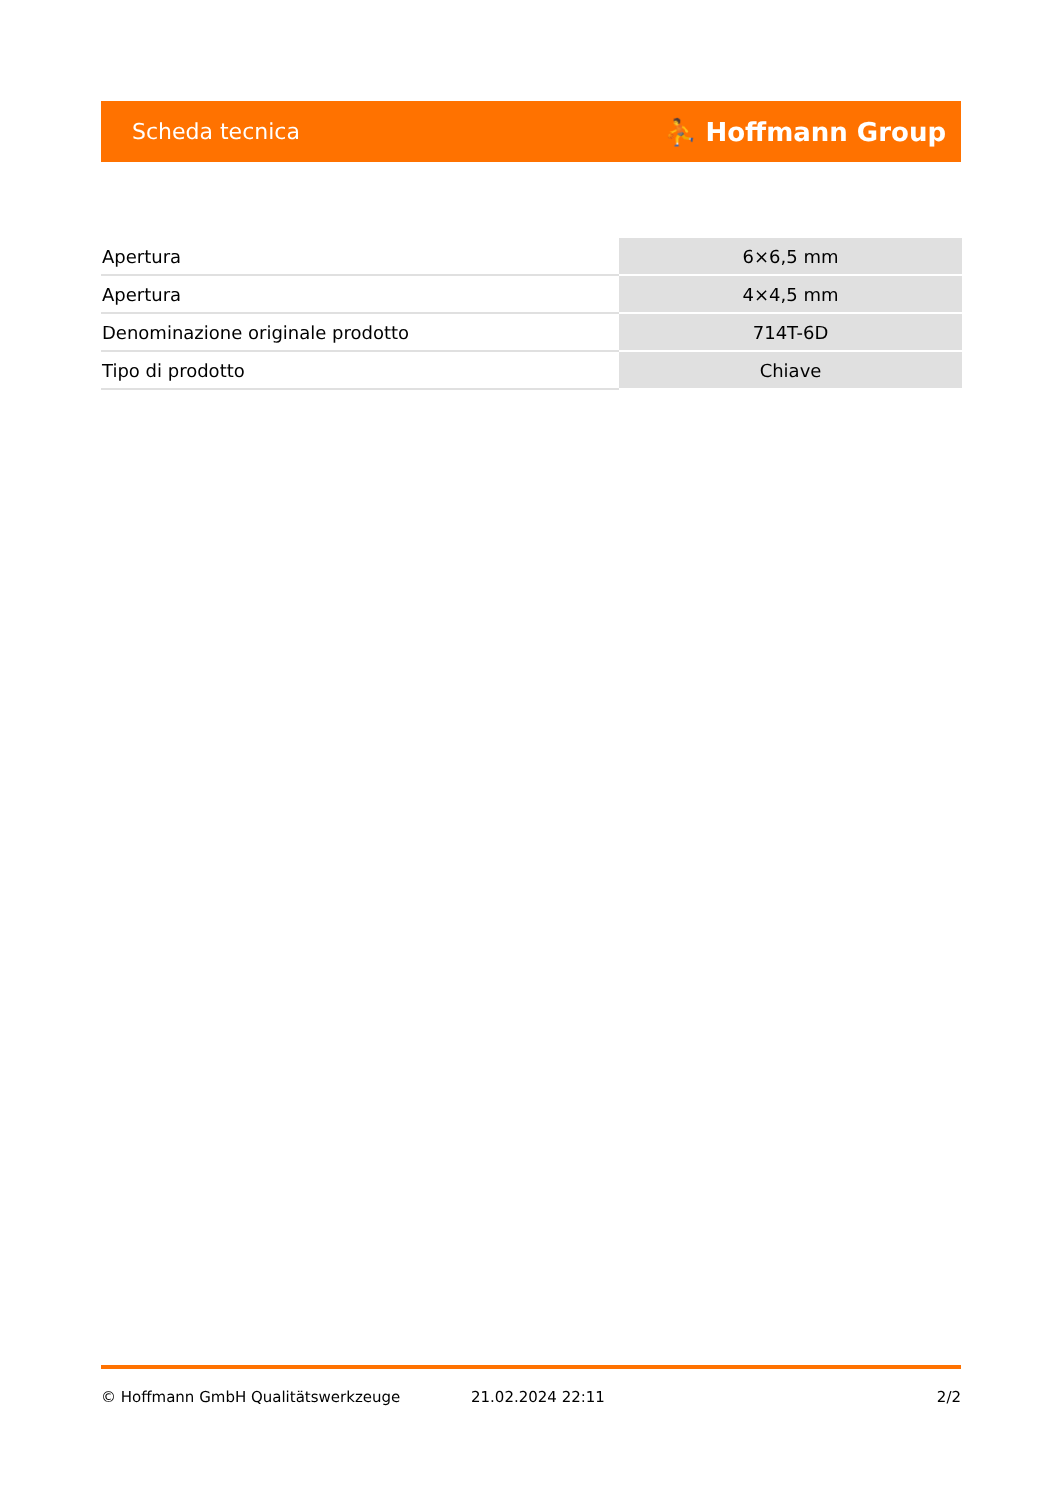Scheda tecnica ⛹ Hoffmann Group
| Apertura | 6×6,5 mm |
| Apertura | 4×4,5 mm |
| Denominazione originale prodotto | 714T-6D |
| Tipo di prodotto | Chiave |
© Hoffmann GmbH Qualitätswerkzeuge 21.02.2024 22:11 2/2